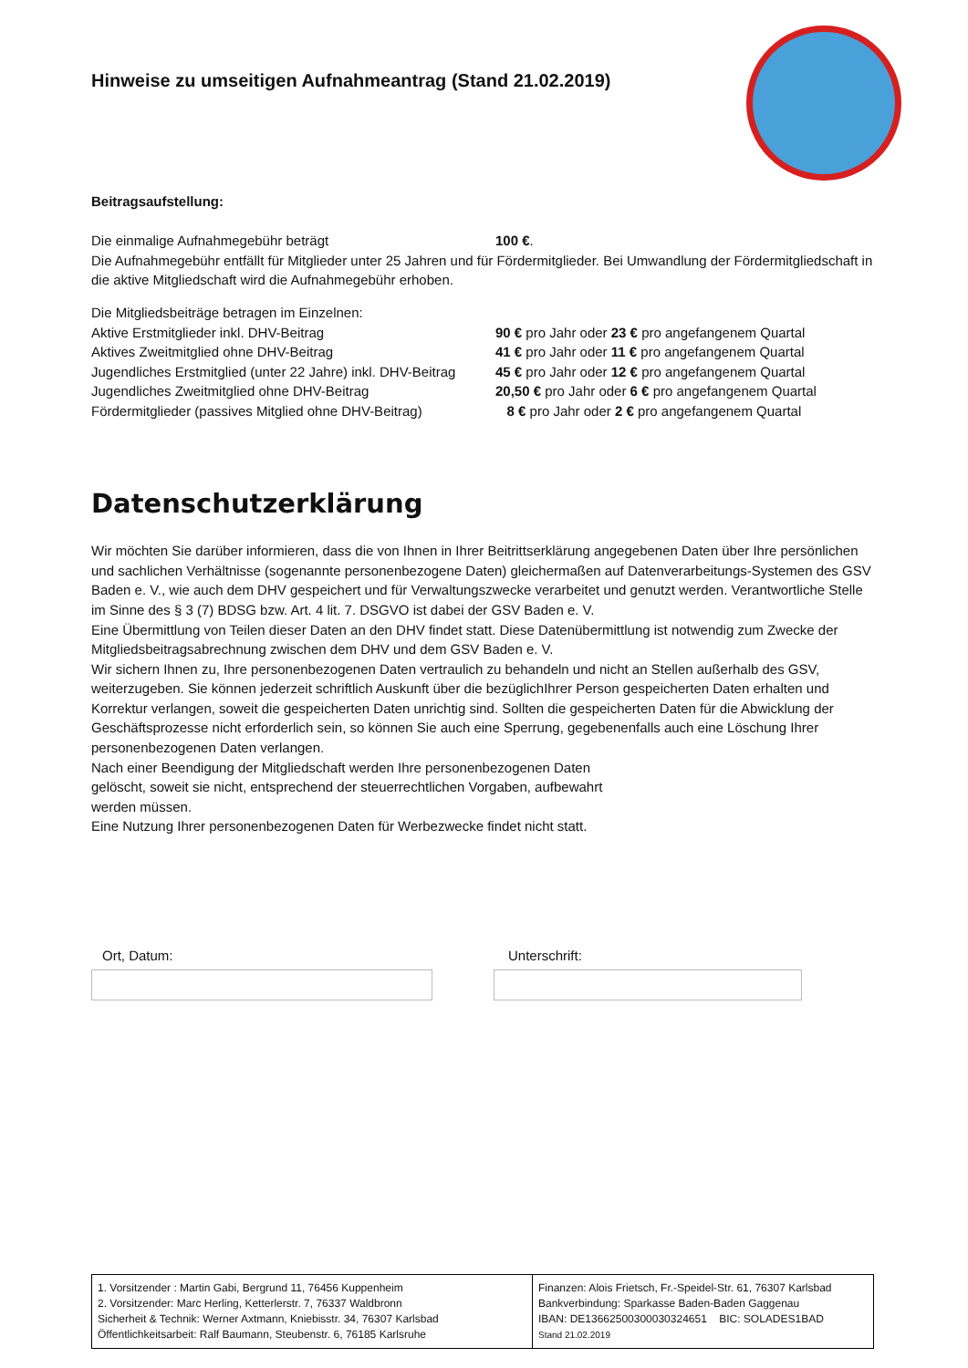Hinweise zu umseitigen Aufnahmeantrag (Stand 21.02.2019)
Beitragsaufstellung:
| Die einmalige Aufnahmegebühr beträgt | 100 € . |
Die Aufnahmegebühr entfällt für Mitglieder unter 25 Jahren und für Fördermitglieder. Bei Umwandlung der Fördermitgliedschaft in die aktive Mitgliedschaft wird die Aufnahmegebühr erhoben.
Die Mitgliedsbeiträge betragen im Einzelnen:
| Aktive Erstmitglieder inkl. DHV-Beitrag | 90 € pro Jahr oder 23 € pro angefangenem Quartal |
| Aktives Zweitmitglied ohne DHV-Beitrag | 41 € pro Jahr oder 11 € pro angefangenem Quartal |
| Jugendliches Erstmitglied (unter 22 Jahre) inkl. DHV-Beitrag | 45 € pro Jahr oder 12 € pro angefangenem Quartal |
| Jugendliches Zweitmitglied ohne DHV-Beitrag | 20,50 € pro Jahr oder 6 € pro angefangenem Quartal |
| Fördermitglieder (passives Mitglied ohne DHV-Beitrag) | 8 € pro Jahr oder 2 € pro angefangenem Quartal |
Datenschutzerklärung
Wir möchten Sie darüber informieren, dass die von Ihnen in Ihrer Beitrittserklärung angegebenen Daten über Ihre persönlichen und sachlichen Verhältnisse (sogenannte personenbezogene Daten) gleichermaßen auf Datenverarbeitungs-Systemen des GSV Baden e. V., wie auch dem DHV gespeichert und für Verwaltungszwecke verarbeitet und genutzt werden. Verantwortliche Stelle im Sinne des § 3 (7) BDSG bzw. Art. 4 lit. 7. DSGVO ist dabei der GSV Baden e. V.
Eine Übermittlung von Teilen dieser Daten an den DHV findet statt. Diese Datenübermittlung ist notwendig zum Zwecke der Mitgliedsbeitragsabrechnung zwischen dem DHV und dem GSV Baden e. V.
Wir sichern Ihnen zu, Ihre personenbezogenen Daten vertraulich zu behandeln und nicht an Stellen außerhalb des GSV, weiterzugeben. Sie können jederzeit schriftlich Auskunft über die bezüglichIhrer Person gespeicherten Daten erhalten und Korrektur verlangen, soweit die gespeicherten Daten unrichtig sind. Sollten die gespeicherten Daten für die Abwicklung der Geschäftsprozesse nicht erforderlich sein, so können Sie auch eine Sperrung, gegebenenfalls auch eine Löschung Ihrer personenbezogenen Daten verlangen.
Nach einer Beendigung der Mitgliedschaft werden Ihre personenbezogenen Daten
gelöscht, soweit sie nicht, entsprechend der steuerrechtlichen Vorgaben, aufbewahrt
werden müssen.
Eine Nutzung Ihrer personenbezogenen Daten für Werbezwecke findet nicht statt.
Ort, Datum: Unterschrift:
| 1. Vorsitzender : Martin Gabi, Bergrund 11, 76456 Kuppenheim 2. Vorsitzender: Marc Herling, Ketterlerstr. 7, 76337 Waldbronn Sicherheit & Technik: Werner Axtmann, Kniebisstr. 34, 76307 Karlsbad Öffentlichkeitsarbeit: Ralf Baumann, Steubenstr. 6, 76185 Karlsruhe | Finanzen: Alois Frietsch, Fr.-Speidel-Str. 61, 76307 Karlsbad Bankverbindung: Sparkasse Baden-Baden Gaggenau IBAN: DE13662500300030324651 BIC: SOLADES1BAD Stand 21.02.2019 |